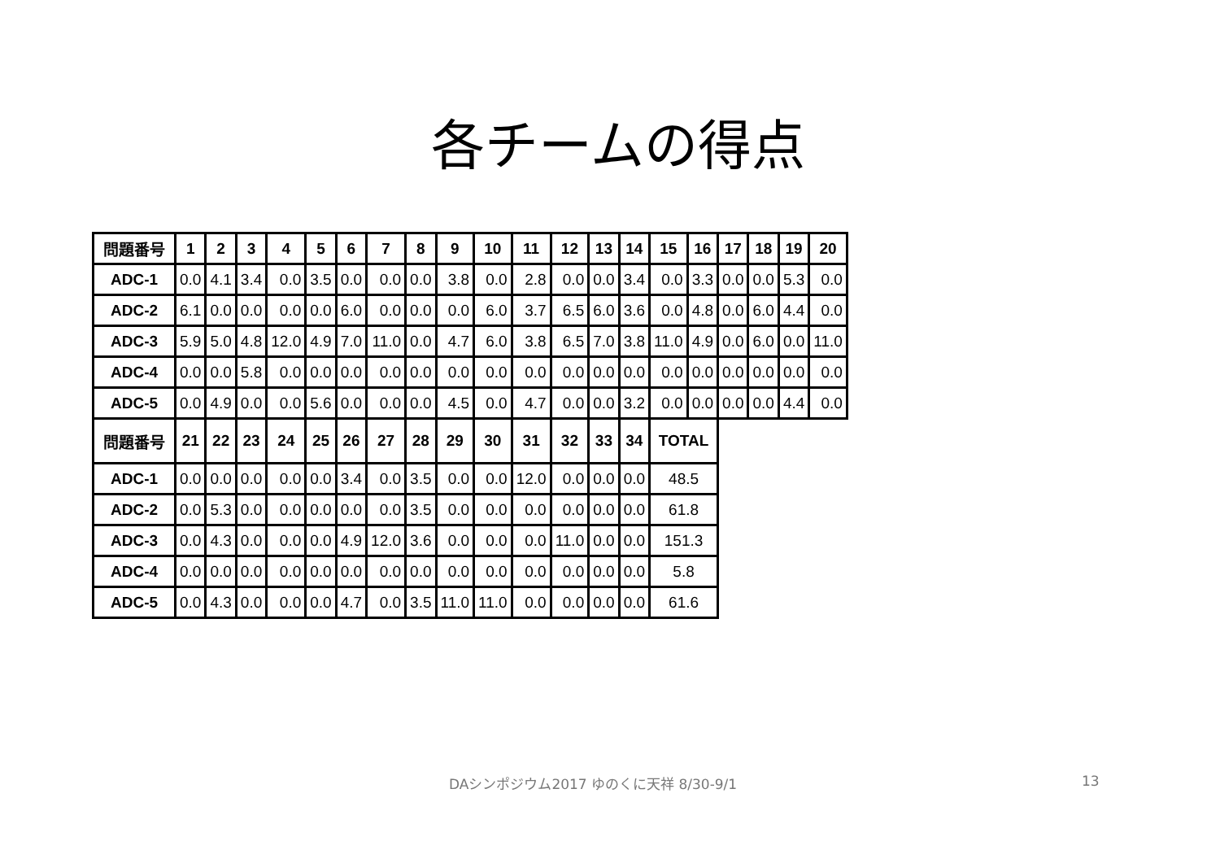各チームの得点
| 問題番号 | 1 | 2 | 3 | 4 | 5 | 6 | 7 | 8 | 9 | 10 | 11 | 12 | 13 | 14 | 15 | 16 | 17 | 18 | 19 | 20 |
| --- | --- | --- | --- | --- | --- | --- | --- | --- | --- | --- | --- | --- | --- | --- | --- | --- | --- | --- | --- | --- |
| ADC-1 | 0.0 | 4.1 | 3.4 | 0.0 | 3.5 | 0.0 | 0.0 | 0.0 | 3.8 | 0.0 | 2.8 | 0.0 | 0.0 | 3.4 | 0.0 | 3.3 | 0.0 | 0.0 | 5.3 | 0.0 |
| ADC-2 | 6.1 | 0.0 | 0.0 | 0.0 | 0.0 | 6.0 | 0.0 | 0.0 | 0.0 | 6.0 | 3.7 | 6.5 | 6.0 | 3.6 | 0.0 | 4.8 | 0.0 | 6.0 | 4.4 | 0.0 |
| ADC-3 | 5.9 | 5.0 | 4.8 | 12.0 | 4.9 | 7.0 | 11.0 | 0.0 | 4.7 | 6.0 | 3.8 | 6.5 | 7.0 | 3.8 | 11.0 | 4.9 | 0.0 | 6.0 | 0.0 | 11.0 |
| ADC-4 | 0.0 | 0.0 | 5.8 | 0.0 | 0.0 | 0.0 | 0.0 | 0.0 | 0.0 | 0.0 | 0.0 | 0.0 | 0.0 | 0.0 | 0.0 | 0.0 | 0.0 | 0.0 | 0.0 | 0.0 |
| ADC-5 | 0.0 | 4.9 | 0.0 | 0.0 | 5.6 | 0.0 | 0.0 | 0.0 | 4.5 | 0.0 | 4.7 | 0.0 | 0.0 | 3.2 | 0.0 | 0.0 | 0.0 | 0.0 | 4.4 | 0.0 |
| 問題番号 | 21 | 22 | 23 | 24 | 25 | 26 | 27 | 28 | 29 | 30 | 31 | 32 | 33 | 34 | TOTAL | | | | | |
| ADC-1 | 0.0 | 0.0 | 0.0 | 0.0 | 0.0 | 3.4 | 0.0 | 3.5 | 0.0 | 0.0 | 12.0 | 0.0 | 0.0 | 0.0 | 48.5 | | | | | |
| ADC-2 | 0.0 | 5.3 | 0.0 | 0.0 | 0.0 | 0.0 | 0.0 | 3.5 | 0.0 | 0.0 | 0.0 | 0.0 | 0.0 | 0.0 | 61.8 | | | | | |
| ADC-3 | 0.0 | 4.3 | 0.0 | 0.0 | 0.0 | 4.9 | 12.0 | 3.6 | 0.0 | 0.0 | 0.0 | 11.0 | 0.0 | 0.0 | 151.3 | | | | | |
| ADC-4 | 0.0 | 0.0 | 0.0 | 0.0 | 0.0 | 0.0 | 0.0 | 0.0 | 0.0 | 0.0 | 0.0 | 0.0 | 0.0 | 0.0 | 5.8 | | | | | |
| ADC-5 | 0.0 | 4.3 | 0.0 | 0.0 | 0.0 | 4.7 | 0.0 | 3.5 | 11.0 | 11.0 | 0.0 | 0.0 | 0.0 | 0.0 | 61.6 | | | | | |
DAシンポジウム2017 ゆのくに天祥 8/30-9/1 13